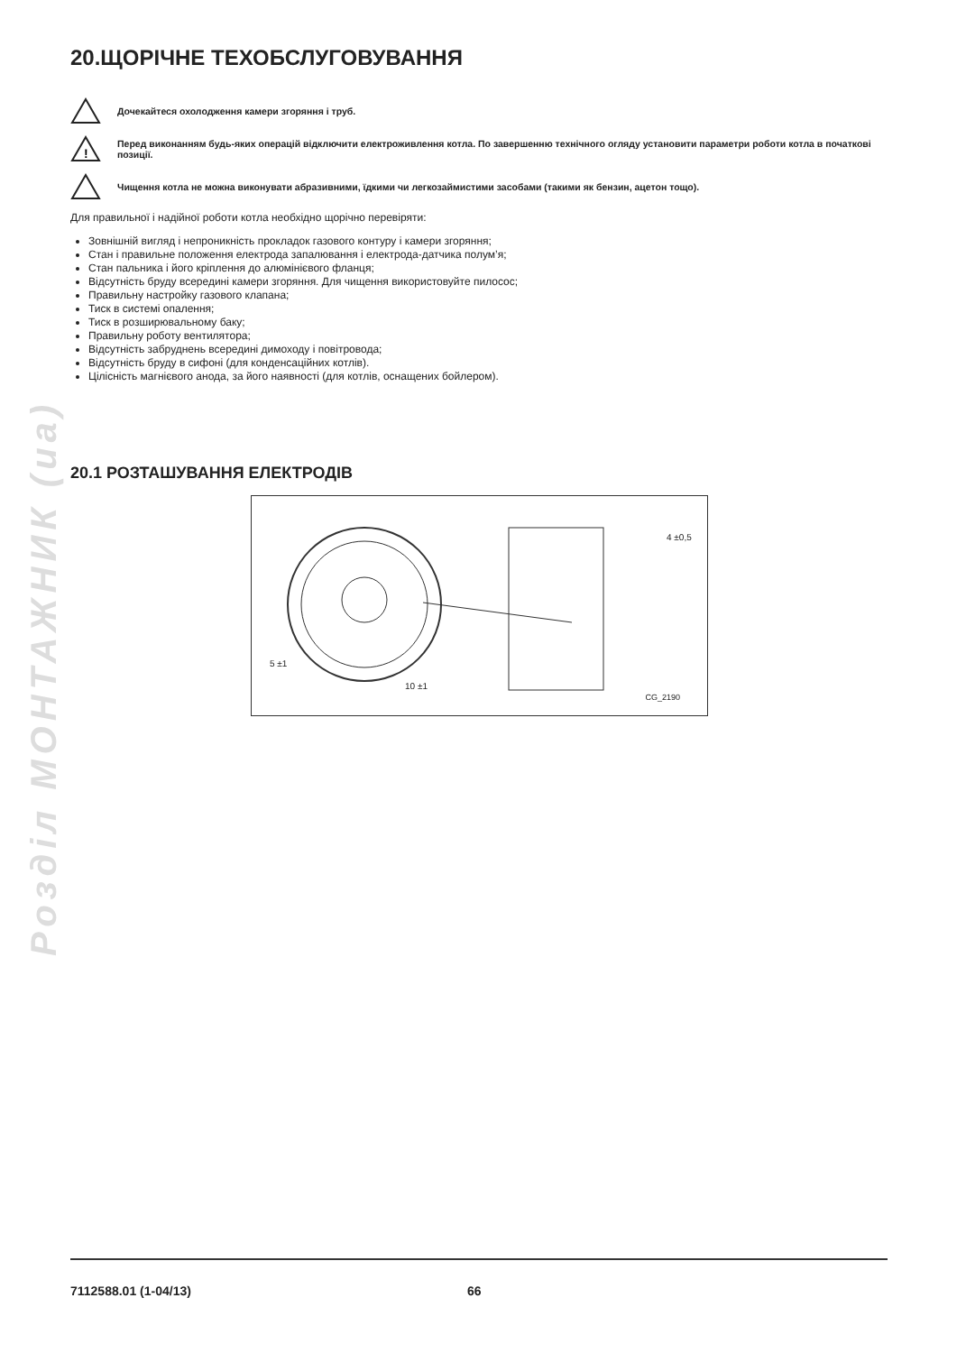Розділ МОНТАЖНИК (ua)
20.ЩОРІЧНЕ ТЕХОБСЛУГОВУВАННЯ
Дочекайтеся охолодження камери згоряння і труб.
!
Перед виконанням будь-яких операцій відключити електроживлення котла. По завершенню технічного огляду установити параметри роботи котла в початкові позиції.
Чищення котла не можна виконувати абразивними, їдкими чи легкозаймистими засобами (такими як бензин, ацетон тощо).
Для правильної і надійної роботи котла необхідно щорічно перевіряти:
Зовнішній вигляд і непроникність прокладок газового контуру і камери згоряння;
Стан і правильне положення електрода запалювання і електрода-датчика полум’я;
Стан пальника і його кріплення до алюмінієвого фланця;
Відсутність бруду всередині камери згоряння. Для чищення використовуйте пилосос;
Правильну настройку газового клапана;
Тиск в системі опалення;
Тиск в розширювальному баку;
Правильну роботу вентилятора;
Відсутність забруднень всередині димоходу і повітровода;
Відсутність бруду в сифоні (для конденсаційних котлів).
Цілісність магнієвого анода, за його наявності (для котлів, оснащених бойлером).
20.1 РОЗТАШУВАННЯ ЕЛЕКТРОДІВ
5 ±1
10 ±1
4 ±0,5
CG_2190
7112588.01 (1-04/13) 66